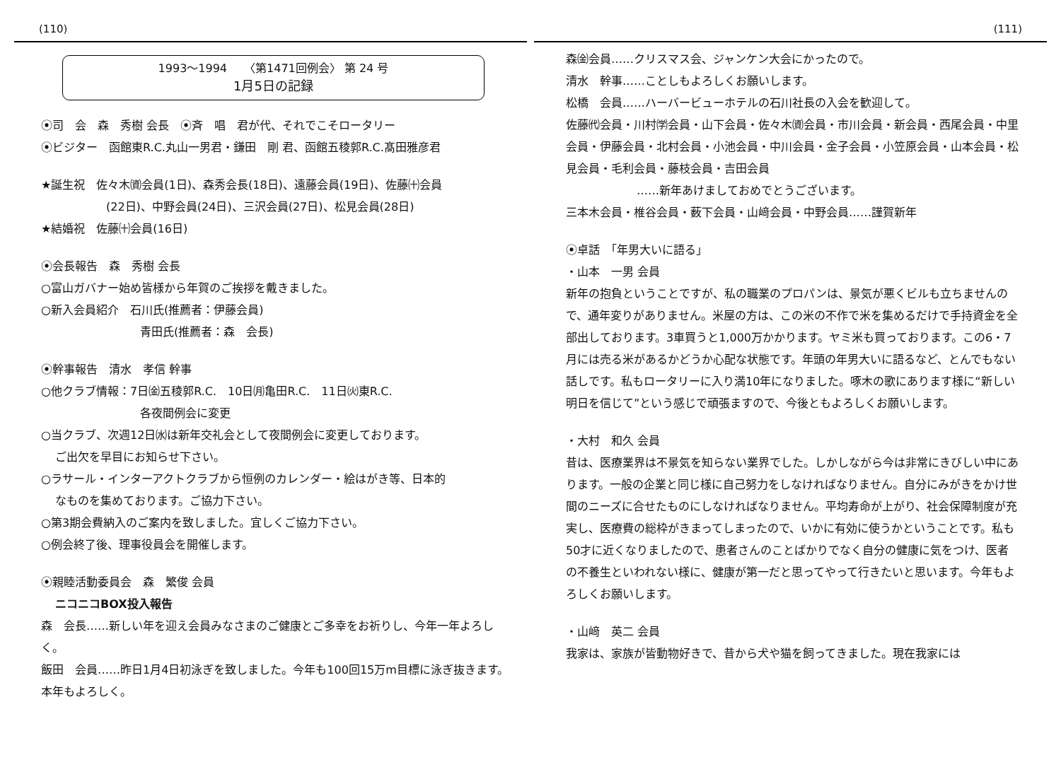(110)
1993～1994　　〈第1471回例会〉 第 24 号
1月5日の記録
⦿司　会　森　秀樹 会長　⦿斉　唱　君が代、それでこそロータリー
⦿ビジター　函館東R.C.丸山一男君・鎌田　剛 君、函館五稜郭R.C.髙田雅彦君
★誕生祝　佐々木㈾会員(1日)、森秀会長(18日)、遠藤会員(19日)、佐藤㈩会員
(22日)、中野会員(24日)、三沢会員(27日)、松見会員(28日)
★結婚祝　佐藤㈩会員(16日)
⦿会長報告　森　秀樹 会長
○富山ガバナー始め皆様から年賀のご挨拶を戴きました。
○新入会員紹介　石川氏(推薦者：伊藤会員)
青田氏(推薦者：森　会長)
⦿幹事報告　清水　孝信 幹事
○他クラブ情報：7日㈮五稜郭R.C.　10日㈪亀田R.C.　11日㈫東R.C.
各夜間例会に変更
○当クラブ、次週12日㈬は新年交礼会として夜間例会に変更しております。
ご出欠を早目にお知らせ下さい。
○ラサール・インターアクトクラブから恒例のカレンダー・絵はがき等、日本的
なものを集めております。ご協力下さい。
○第3期会費納入のご案内を致しました。宜しくご協力下さい。
○例会終了後、理事役員会を開催します。
⦿親睦活動委員会　森　繁俊 会員
ニコニコBOX投入報告
森　会長……新しい年を迎え会員みなさまのご健康とご多幸をお祈りし、今年一年よろしく。
飯田　会員……昨日1月4日初泳ぎを致しました。今年も100回15万m目標に泳ぎ抜きます。本年もよろしく。
(111)
森㈮会員……クリスマス会、ジャンケン大会にかったので。
清水　幹事……ことしもよろしくお願いします。
松橋　会員……ハーバービューホテルの石川社長の入会を歓迎して。
佐藤㈹会員・川村㈻会員・山下会員・佐々木㈾会員・市川会員・新会員・西尾会員・中里会員・伊藤会員・北村会員・小池会員・中川会員・金子会員・小笠原会員・山本会員・松見会員・毛利会員・藤枝会員・吉田会員
……新年あけましておめでとうございます。
三本木会員・椎谷会員・薮下会員・山﨑会員・中野会員……謹賀新年
⦿卓話　「年男大いに語る」
・山本　一男 会員
新年の抱負ということですが、私の職業のプロパンは、景気が悪くビルも立ちませんので、通年変りがありません。米屋の方は、この米の不作で米を集めるだけで手持資金を全部出しております。3車買うと1,000万かかります。ヤミ米も買っております。この6・7月には売る米があるかどうか心配な状態です。年頭の年男大いに語るなど、とんでもない話しです。私もロータリーに入り満10年になりました。啄木の歌にあります様に“新しい明日を信じて”という感じで頑張ますので、今後ともよろしくお願いします。
・大村　和久 会員
昔は、医療業界は不景気を知らない業界でした。しかしながら今は非常にきびしい中にあります。一般の企業と同じ様に自己努力をしなければなりません。自分にみがきをかけ世間のニーズに合せたものにしなければなりません。平均寿命が上がり、社会保障制度が充実し、医療費の総枠がきまってしまったので、いかに有効に使うかということです。私も50才に近くなりましたので、患者さんのことばかりでなく自分の健康に気をつけ、医者の不養生といわれない様に、健康が第一だと思ってやって行きたいと思います。今年もよろしくお願いします。
・山﨑　英二 会員
我家は、家族が皆動物好きで、昔から犬や猫を飼ってきました。現在我家には